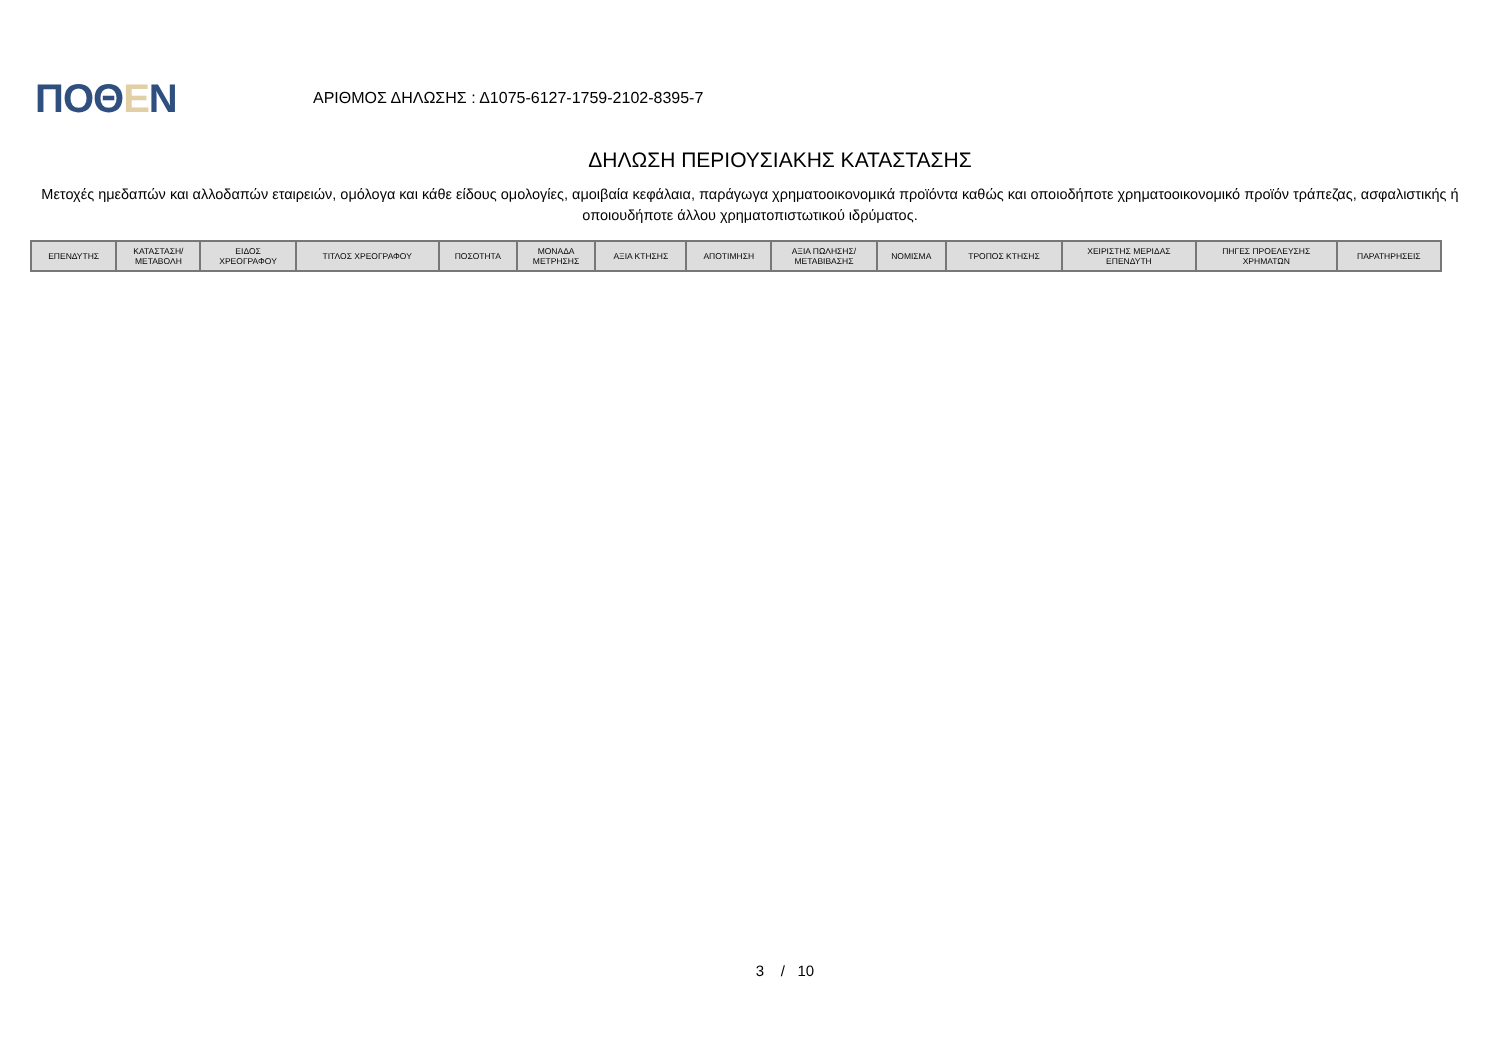ΠΟΘΕΝ
ΑΡΙΘΜΟΣ ΔΗΛΩΣΗΣ : Δ1075-6127-1759-2102-8395-7
ΔΗΛΩΣΗ ΠΕΡΙΟΥΣΙΑΚΗΣ ΚΑΤΑΣΤΑΣΗΣ
Μετοχές ημεδαπών και αλλοδαπών εταιρειών, ομόλογα και κάθε είδους ομολογίες, αμοιβαία κεφάλαια, παράγωγα χρηματοοικονομικά προϊόντα καθώς και οποιοδήποτε χρηματοοικονομικό προϊόν τράπεζας, ασφαλιστικής ή οποιουδήποτε άλλου χρηματοπιστωτικού ιδρύματος.
| ΕΠΕΝΔΥΤΗΣ | ΚΑΤΑΣΤΑΣΗ/ ΜΕΤΑΒΟΛΗ | ΕΙΔΟΣ ΧΡΕΟΓΡΑΦΟΥ | ΤΙΤΛΟΣ ΧΡΕΟΓΡΑΦΟΥ | ΠΟΣΟΤΗΤΑ | ΜΟΝΑΔΑ ΜΕΤΡΗΣΗΣ | ΑΞΙΑ ΚΤΗΣΗΣ | ΑΠΟΤΙΜΗΣΗ | ΑΞΙΑ ΠΩΛΗΣΗΣ/ ΜΕΤΑΒΙΒΑΣΗΣ | ΝΟΜΙΣΜΑ | ΤΡΟΠΟΣ ΚΤΗΣΗΣ | ΧΕΙΡΙΣΤΗΣ ΜΕΡΙΔΑΣ ΕΠΕΝΔΥΤΗ | ΠΗΓΕΣ ΠΡΟΕΛΕΥΣΗΣ ΧΡΗΜΑΤΩΝ | ΠΑΡΑΤΗΡΗΣΕΙΣ |
| --- | --- | --- | --- | --- | --- | --- | --- | --- | --- | --- | --- | --- | --- |
3 / 10